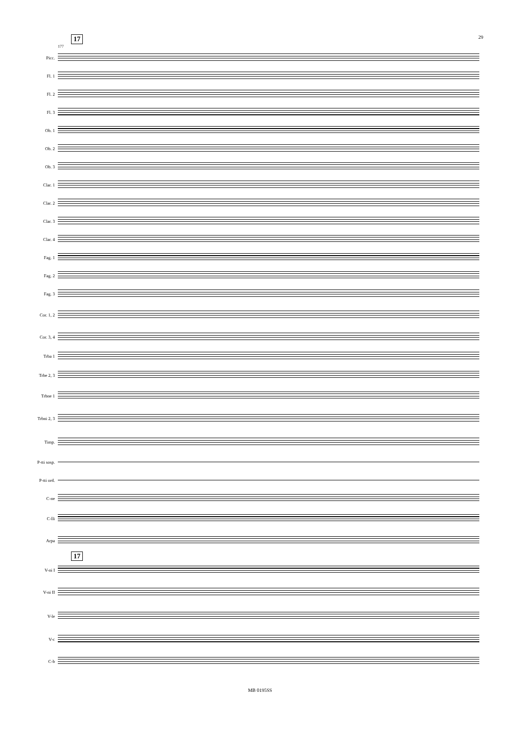17 29
177
Picc.
Fl. 1
Fl. 2
Fl. 3
Ob. 1
Ob. 2
Ob. 3
Clar. 1
Clar. 2
Clar. 3
Clar. 4
Fag. 1
Fag. 2
Fag. 3
Cor. 1, 2
Cor. 3, 4
Trba 1
Trbe 2, 3
Trbne 1
Trbni 2, 3
Timp.
P-tti sosp.
P-tti ord.
C-ne
C-lli
Arpa
17
V-ni I
V-ni II
V-le
V-c
C-b
MB 0195SS